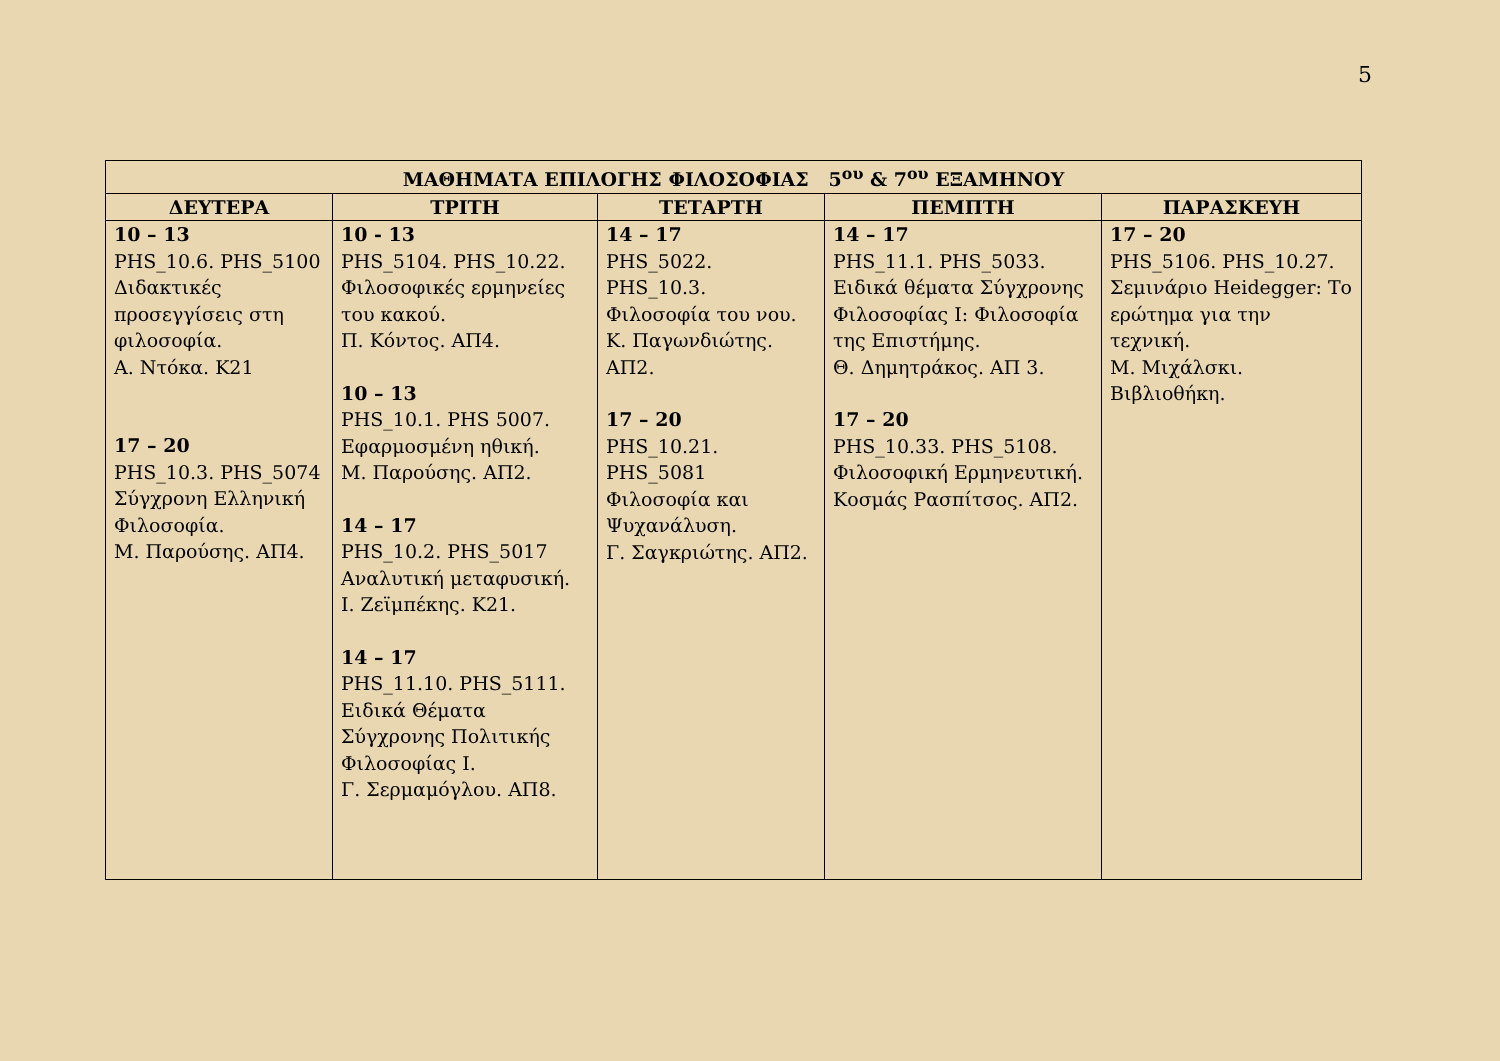5
| ΜΑΘΗΜΑΤΑ ΕΠΙΛΟΓΗΣ ΦΙΛΟΣΟΦΙΑΣ 5<sup>ου</sup> & 7<sup>ου</sup> ΕΞΑΜΗΝΟΥ | | | | |
| --- | --- | --- | --- | --- |
| ΔΕΥΤΕΡΑ | ΤΡΙΤΗ | ΤΕΤΑΡΤΗ | ΠΕΜΠΤΗ | ΠΑΡΑΣΚΕΥΗ |
| 10 – 13 PHS_10.6. PHS_5100 Διδακτικές προσεγγίσεις στη φιλοσοφία. Α. Ντόκα. Κ21 17 – 20 PHS_10.3. PHS_5074 Σύγχρονη Ελληνική Φιλοσοφία. Μ. Παρούσης. ΑΠ4. | 10 - 13 PHS_5104. PHS_10.22. Φιλοσοφικές ερμηνείες του κακού. Π. Κόντος. ΑΠ4. 10 – 13 PHS_10.1. PHS 5007. Εφαρμοσμένη ηθική. Μ. Παρούσης. ΑΠ2. 14 – 17 PHS_10.2. PHS_5017 Αναλυτική μεταφυσική. Ι. Ζεϊμπέκης. Κ21. 14 – 17 PHS_11.10. PHS_5111. Ειδικά Θέματα Σύγχρονης Πολιτικής Φιλοσοφίας Ι. Γ. Σερμαμόγλου. ΑΠ8. | 14 – 17 PHS_5022. PHS_10.3. Φιλοσοφία του νου. Κ. Παγωνδιώτης. ΑΠ2. 17 – 20 PHS_10.21. PHS_5081 Φιλοσοφία και Ψυχανάλυση. Γ. Σαγκριώτης. ΑΠ2. | 14 – 17 PHS_11.1. PHS_5033. Ειδικά θέματα Σύγχρονης Φιλοσοφίας Ι: Φιλοσοφία της Επιστήμης. Θ. Δημητράκος. ΑΠ 3. 17 – 20 PHS_10.33. PHS_5108. Φιλοσοφική Ερμηνευτική. Κοσμάς Ρασπίτσος. ΑΠ2. | 17 – 20 PHS_5106. PHS_10.27. Σεμινάριο Heidegger: Το ερώτημα για την τεχνική. Μ. Μιχάλσκι. Βιβλιοθήκη. |